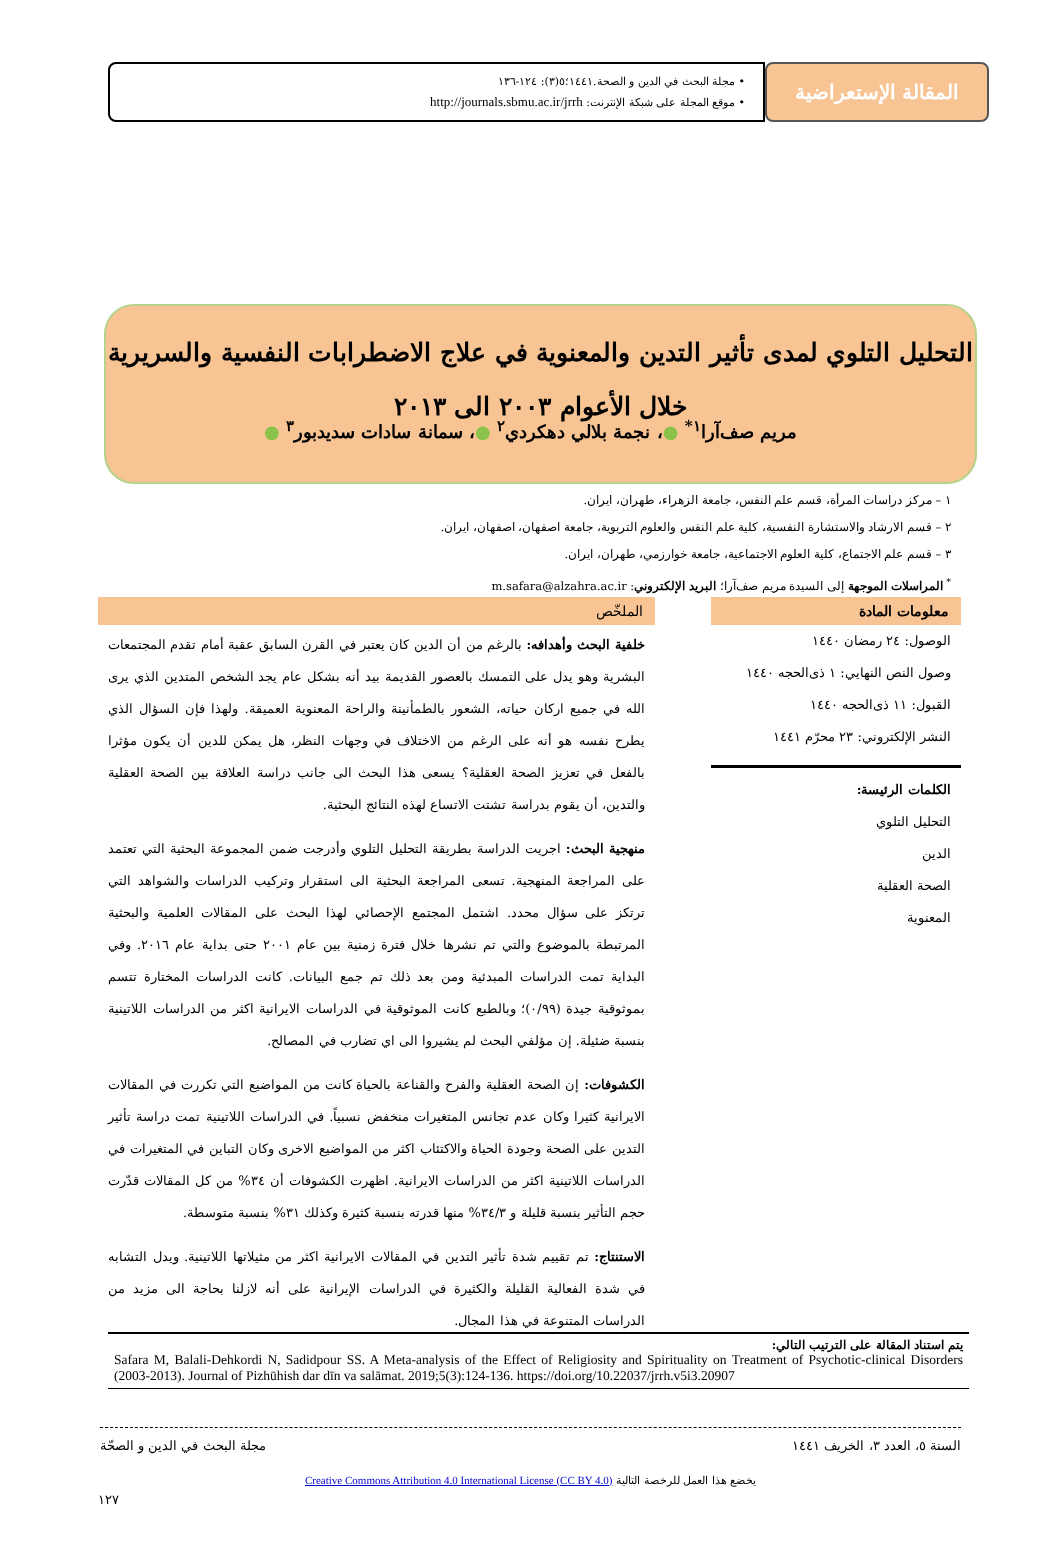المقالة الإستعراضية
• مجلة البحث في الدين و الصحة.١٤٤١؛٥(٣): ١٢٤-١٣٦
• موقع المجلة على شبكة الإنترنت: http://journals.sbmu.ac.ir/jrrh
التحليل التلوي لمدى تأثير التدين والمعنوية في علاج الاضطرابات النفسية والسريرية
خلال الأعوام ٢٠٠٣ الى ٢٠١٣
مريم صف‌آرا<sup>١*</sup> ●، نجمة بلالي دهكردي<sup>٢</sup> ●، سمانة سادات سديدبور<sup>٣</sup> ●
١ – مركز دراسات المرأة، قسم علم النفس، جامعة الزهراء، طهران، ایران.
٢ – قسم الارشاد والاستشارة النفسية، كلية علم النفس والعلوم التربوية، جامعة اصفهان، اصفهان، ایران.
٣ – قسم علم الاجتماع، كلية العلوم الاجتماعية، جامعة خوارزمي، طهران، ایران.
<sup>*</sup> المراسلات الموجهة إلى السيدة مريم صف‌آرا؛ البريد الإلكتروني: m.safara@alzahra.ac.ir
معلومات المادة
الوصول: ٢٤ رمضان ١٤٤٠
وصول النص النهايي: ١ ذی‌الحجه ١٤٤٠
القبول: ١١ ذی‌الحجه ١٤٤٠
النشر الإلكتروني: ٢٣ محرّم ١٤٤١
الكلمات الرئيسة:
التحليل التلوي
الدين
الصحة العقلية
المعنوية
الملخّص
خلفية البحث وأهدافه: بالرغم من أن الدين كان يعتبر في القرن السابق عقبة أمام تقدم المجتمعات البشرية وهو يدل على التمسك بالعصور القديمة بيد أنه بشكل عام يجد الشخص المتدين الذي يرى الله في جميع اركان حياته، الشعور بالطمأنينة والراحة المعنوية العميقة. ولهذا فإن السؤال الذي يطرح نفسه هو أنه على الرغم من الاختلاف في وجهات النظر، هل يمكن للدين أن يكون مؤثرا بالفعل في تعزيز الصحة العقلية؟ يسعى هذا البحث الى جانب دراسة العلاقة بين الصحة العقلية والتدين، أن يقوم بدراسة تشتت الاتساع لهذه النتائج البحثية.
منهجية البحث: اجريت الدراسة بطريقة التحليل التلوي وأدرجت ضمن المجموعة البحثية التي تعتمد على المراجعة المنهجية. تسعى المراجعة البحثية الى استقرار وتركيب الدراسات والشواهد التي ترتكز على سؤال محدد. اشتمل المجتمع الإحصائي لهذا البحث على المقالات العلمية والبحثية المرتبطة بالموضوع والتي تم نشرها خلال فترة زمنية بين عام ٢٠٠١ حتى بداية عام ٢٠١٦. وفي البداية تمت الدراسات المبدئية ومن بعد ذلك تم جمع البيانات. كانت الدراسات المختارة تتسم بموثوقية جيدة (٠/٩٩)؛ وبالطبع كانت الموثوقية في الدراسات الايرانية اكثر من الدراسات اللاتينية بنسبة ضئيلة. إن مؤلفي البحث لم يشيروا الى اي تضارب في المصالح.
الكشوفات: إن الصحة العقلية والفرح والقناعة بالحياة كانت من المواضيع التي تكررت في المقالات الايرانية كثيرا وكان عدم تجانس المتغيرات منخفض نسبياً. في الدراسات اللاتينية تمت دراسة تأثير التدين على الصحة وجودة الحياة والاكتئاب اكثر من المواضيع الاخرى وكان التباين في المتغيرات في الدراسات اللاتينية اكثر من الدراسات الايرانية. اظهرت الكشوفات أن ٣٤% من كل المقالات قدّرت حجم التأثير بنسبة قليلة و ٣٤/٣% منها قدرته بنسبة كثيرة وكذلك ٣١% بنسبة متوسطة.
الاستنتاج: تم تقييم شدة تأثير التدين في المقالات الايرانية اكثر من مثيلاتها اللاتينية. ويدل التشابه في شدة الفعالية القليلة والكثيرة في الدراسات الإيرانية على أنه لازلنا بحاجة الى مزيد من الدراسات المتنوعة في هذا المجال.
يتم استناد المقالة على الترتيب التالي:
Safara M, Balali-Dehkordi N, Sadidpour SS. A Meta-analysis of the Effect of Religiosity and Spirituality on Treatment of Psychotic-clinical Disorders (2003-2013). Journal of Pizhūhish dar dīn va salāmat. 2019;5(3):124-136. https://doi.org/10.22037/jrrh.v5i3.20907
السنة ٥، العدد ٣، الخريف ١٤٤١ مجلة البحث في الدين و الصحّة
يخضع هذا العمل للرخصة التالية Creative Commons Attribution 4.0 International License (CC BY 4.0)
١٢٧